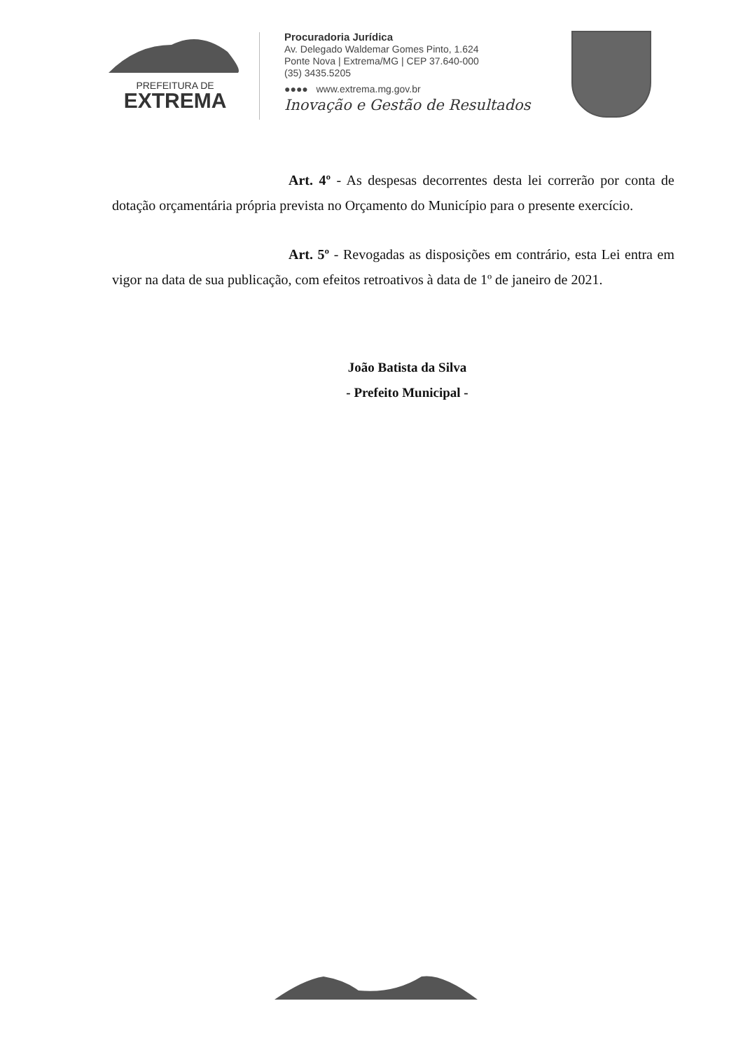PREFEITURA DE
EXTREMA
Procuradoria Jurídica
Av. Delegado Waldemar Gomes Pinto, 1.624
Ponte Nova | Extrema/MG | CEP 37.640-000
(35) 3435.5205
●●●● www.extrema.mg.gov.br
Inovação e Gestão de Resultados
Art. 4º - As despesas decorrentes desta lei correrão por conta de dotação orçamentária própria prevista no Orçamento do Município para o presente exercício.
Art. 5º - Revogadas as disposições em contrário, esta Lei entra em vigor na data de sua publicação, com efeitos retroativos à data de 1º de janeiro de 2021.
João Batista da Silva
- Prefeito Municipal -